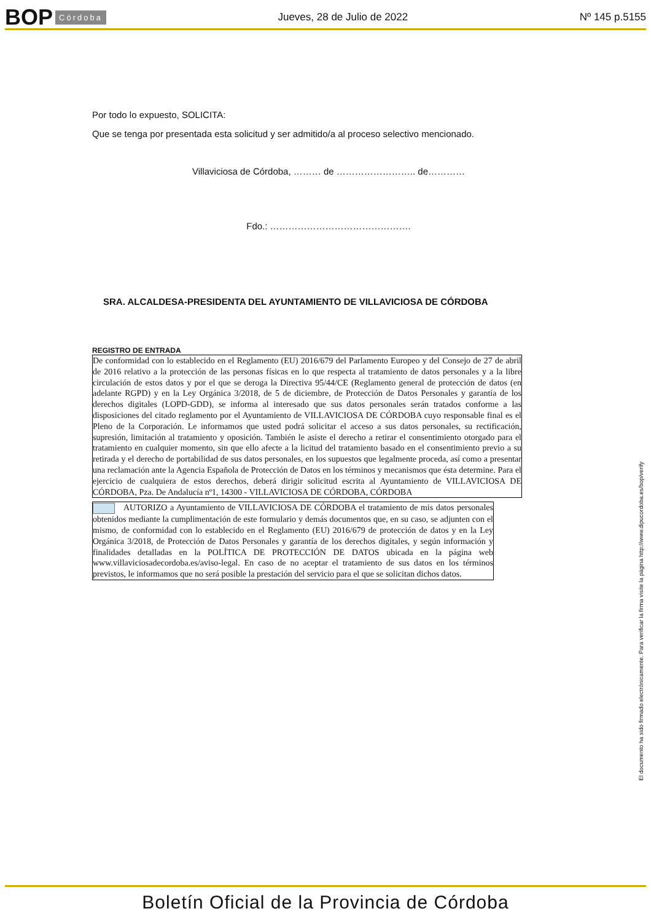BOP Córdoba Jueves, 28 de Julio de 2022 Nº 145 p.5155
Por todo lo expuesto, SOLICITA:
Que se tenga por presentada esta solicitud y ser admitido/a al proceso selectivo mencionado.
Villaviciosa de Córdoba, ……… de …………………….. de…………
Fdo.: ……………………………………….
SRA. ALCALDESA-PRESIDENTA DEL AYUNTAMIENTO DE VILLAVICIOSA DE CÓRDOBA
REGISTRO DE ENTRADA
De conformidad con lo establecido en el Reglamento (EU) 2016/679 del Parlamento Europeo y del Consejo de 27 de abril de 2016 relativo a la protección de las personas físicas en lo que respecta al tratamiento de datos personales y a la libre circulación de estos datos y por el que se deroga la Directiva 95/44/CE (Reglamento general de protección de datos (en adelante RGPD) y en la Ley Orgánica 3/2018, de 5 de diciembre, de Protección de Datos Personales y garantía de los derechos digitales (LOPD-GDD), se informa al interesado que sus datos personales serán tratados conforme a las disposiciones del citado reglamento por el Ayuntamiento de VILLAVICIOSA DE CÓRDOBA cuyo responsable final es el Pleno de la Corporación. Le informamos que usted podrá solicitar el acceso a sus datos personales, su rectificación, supresión, limitación al tratamiento y oposición. También le asiste el derecho a retirar el consentimiento otorgado para el tratamiento en cualquier momento, sin que ello afecte a la licitud del tratamiento basado en el consentimiento previo a su retirada y el derecho de portabilidad de sus datos personales, en los supuestos que legalmente proceda, así como a presentar una reclamación ante la Agencia Española de Protección de Datos en los términos y mecanismos que ésta determine. Para el ejercicio de cualquiera de estos derechos, deberá dirigir solicitud escrita al Ayuntamiento de VILLAVICIOSA DE CÓRDOBA, Pza. De Andalucía nº1, 14300 - VILLAVICIOSA DE CÓRDOBA, CÓRDOBA
AUTORIZO a Ayuntamiento de VILLAVICIOSA DE CÓRDOBA el tratamiento de mis datos personales obtenidos mediante la cumplimentación de este formulario y demás documentos que, en su caso, se adjunten con el mismo, de conformidad con lo establecido en el Reglamento (EU) 2016/679 de protección de datos y en la Ley Orgánica 3/2018, de Protección de Datos Personales y garantía de los derechos digitales, y según información y finalidades detalladas en la POLÍTICA DE PROTECCIÓN DE DATOS ubicada en la página web www.villaviciosadecordoba.es/aviso-legal. En caso de no aceptar el tratamiento de sus datos en los términos previstos, le informamos que no será posible la prestación del servicio para el que se solicitan dichos datos.
El documento ha sido firmado electrónicamente. Para verificar la firma visite la página http://www.dipucordoba.es/bop/verify
Boletín Oficial de la Provincia de Córdoba